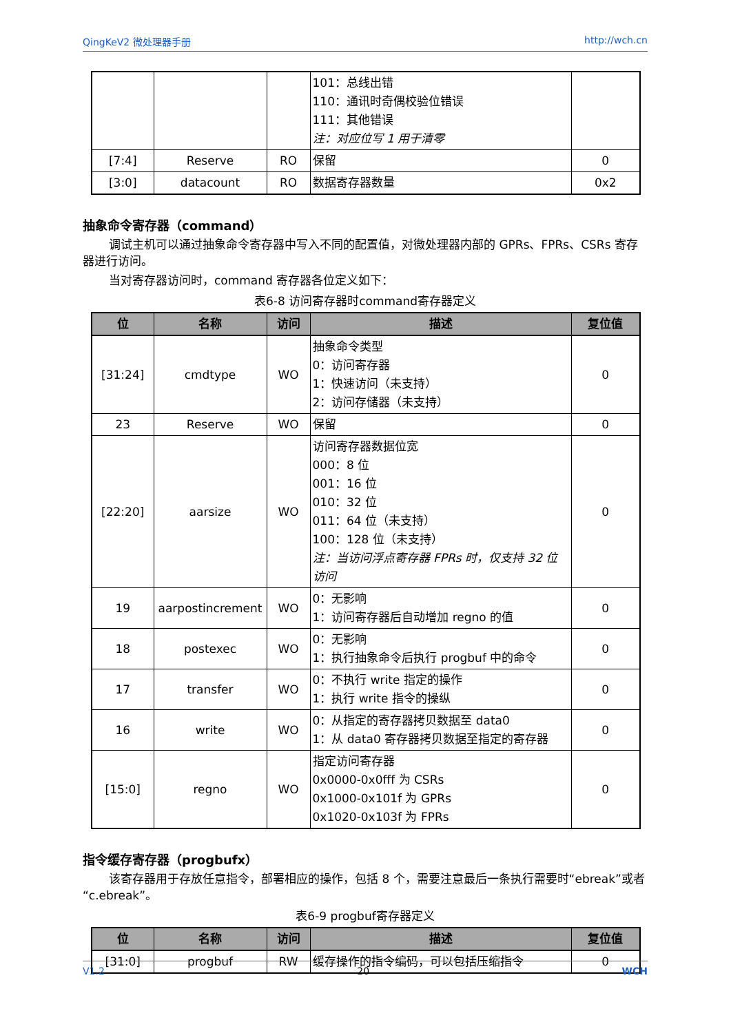QingKeV2 微处理器手册 http://wch.cn
| | | | 101：总线出错 110：通讯时奇偶校验位错误 111：其他错误 注：对应位写 1 用于清零 | |
| [7:4] | Reserve | RO | 保留 | 0 |
| [3:0] | datacount | RO | 数据寄存器数量 | 0x2 |
抽象命令寄存器（command）
调试主机可以通过抽象命令寄存器中写入不同的配置值，对微处理器内部的 GPRs、FPRs、CSRs 寄存器进行访问。
当对寄存器访问时，command 寄存器各位定义如下：
表6-8 访问寄存器时command寄存器定义
| 位 | 名称 | 访问 | 描述 | 复位值 |
| --- | --- | --- | --- | --- |
| [31:24] | cmdtype | WO | 抽象命令类型 0：访问寄存器 1：快速访问（未支持） 2：访问存储器（未支持） | 0 |
| 23 | Reserve | WO | 保留 | 0 |
| [22:20] | aarsize | WO | 访问寄存器数据位宽 000：8 位 001：16 位 010：32 位 011：64 位（未支持） 100：128 位（未支持） 注：当访问浮点寄存器 FPRs 时，仅支持 32 位访问 | 0 |
| 19 | aarpostincrement | WO | 0：无影响 1：访问寄存器后自动增加 regno 的值 | 0 |
| 18 | postexec | WO | 0：无影响 1：执行抽象命令后执行 progbuf 中的命令 | 0 |
| 17 | transfer | WO | 0：不执行 write 指定的操作 1：执行 write 指令的操纵 | 0 |
| 16 | write | WO | 0：从指定的寄存器拷贝数据至 data0 1：从 data0 寄存器拷贝数据至指定的寄存器 | 0 |
| [15:0] | regno | WO | 指定访问寄存器 0x0000-0x0fff 为 CSRs 0x1000-0x101f 为 GPRs 0x1020-0x103f 为 FPRs | 0 |
指令缓存寄存器（progbufx）
该寄存器用于存放任意指令，部署相应的操作，包括 8 个，需要注意最后一条执行需要时“ebreak”或者“c.ebreak”。
表6-9 progbuf寄存器定义
| 位 | 名称 | 访问 | 描述 | 复位值 |
| --- | --- | --- | --- | --- |
| [31:0] | progbuf | RW | 缓存操作的指令编码，可以包括压缩指令 | 0 |
V1.2 20 WCH